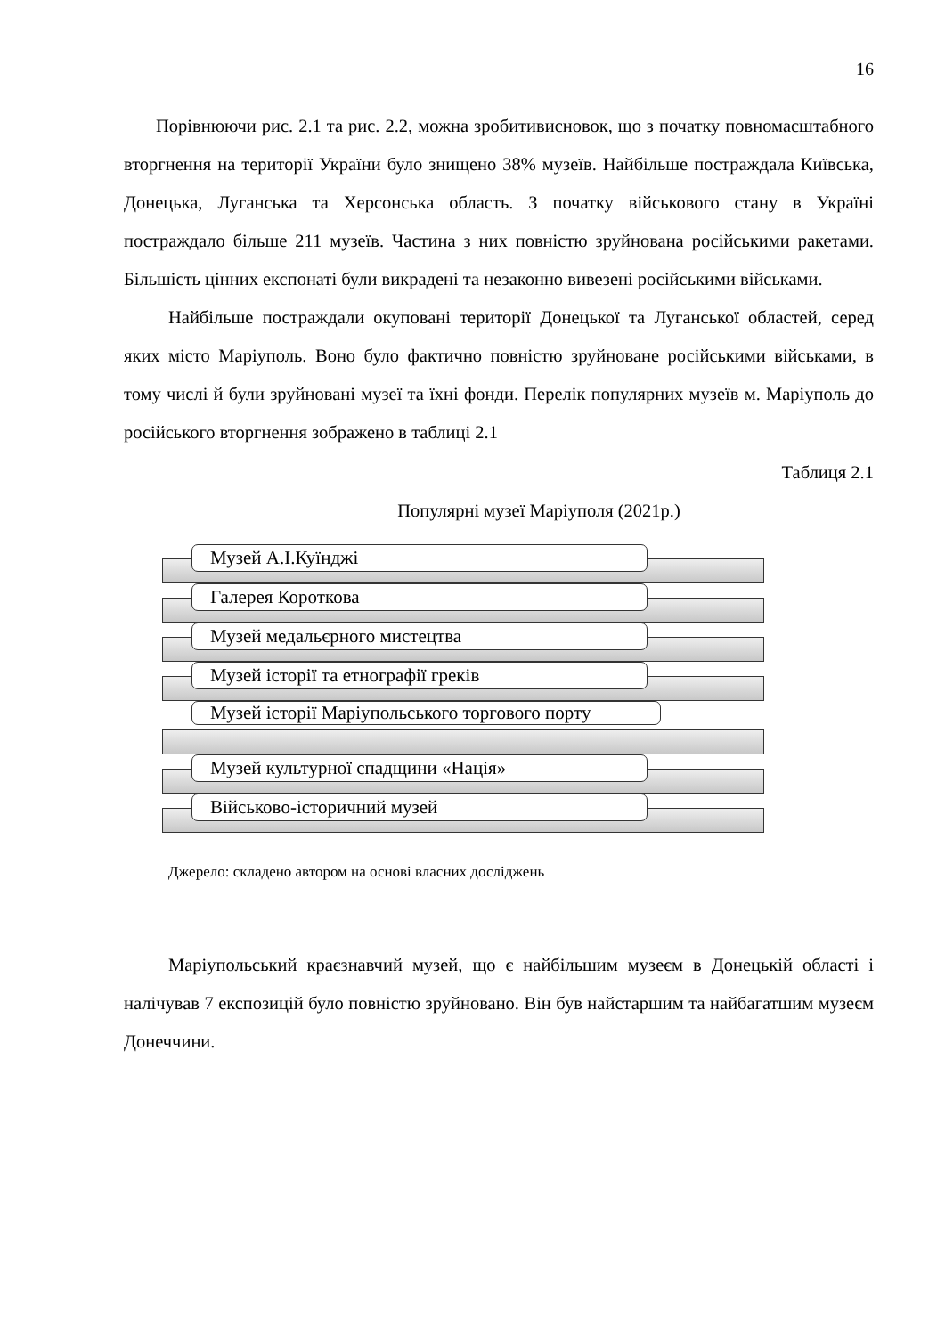16
Порівнюючи рис. 2.1 та рис. 2.2, можна зробитивисновок, що з початку повномасштабного вторгнення на території України було знищено 38% музеїв. Найбільше постраждала Київська, Донецька, Луганська та Херсонська область. З початку військового стану в Україні постраждало більше 211 музеїв. Частина з них повністю зруйнована російськими ракетами. Більшість цінних експонаті були викрадені та незаконно вивезені російськими військами.
Найбільше постраждали окуповані території Донецької та Луганської областей, серед яких місто Маріуполь. Воно було фактично повністю зруйноване російськими військами, в тому числі й були зруйновані музеї та їхні фонди. Перелік популярних музеїв м. Маріуполь до російського вторгнення зображено в таблиці 2.1
Таблиця 2.1
Популярні музеї Маріуполя (2021р.)
Музей А.І.Куїнджі
Галерея Короткова
Музей медальєрного мистецтва
Музей історії та етнографії греків
Музей історії Маріупольського торгового порту
Музей культурної спадщини «Нація»
Військово-історичний музей
Джерело: складено автором на основі власних досліджень
Маріупольський краєзнавчий музей, що є найбільшим музеєм в Донецькій області і налічував 7 експозицій було повністю зруйновано. Він був найстаршим та найбагатшим музеєм Донеччини.